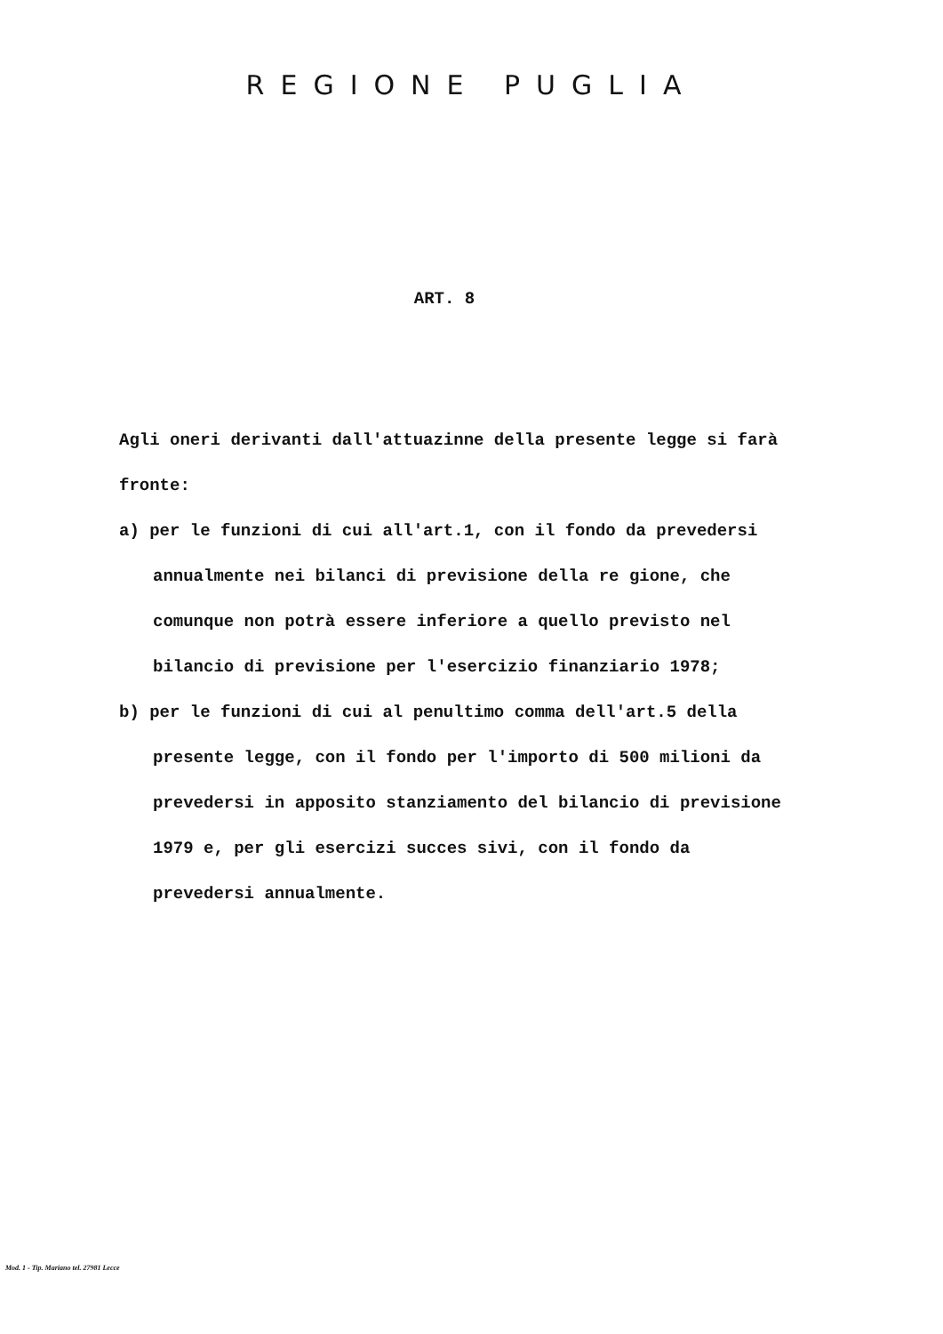REGIONE PUGLIA
ART. 8
Agli oneri derivanti dall'attuazinne della presente legge si farà fronte:
a) per le funzioni di cui all'art.1, con il fondo da prevedersi annualmente nei bilanci di previsione della re gione, che comunque non potrà essere inferiore a quello previsto nel bilancio di previsione per l'esercizio finanziario 1978;
b) per le funzioni di cui al penultimo comma dell'art.5 della presente legge, con il fondo per l'importo di 500 milioni da prevedersi in apposito stanziamento del bilancio di previsione 1979 e, per gli esercizi succes sivi, con il fondo da prevedersi annualmente.
Mod. 1 - Tip. Mariano tel. 27981 Lecce